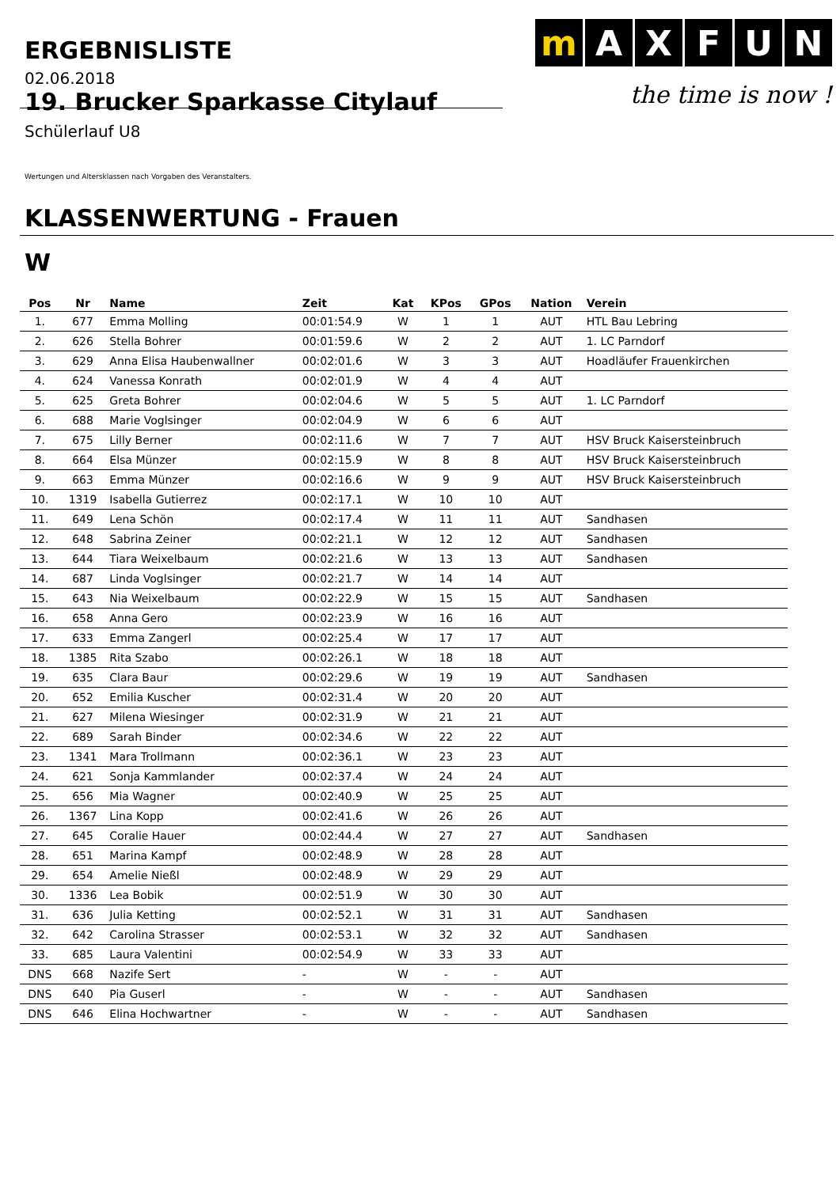ERGEBNISLISTE
mAXFUN
the time is now !
02.06.2018
19. Brucker Sparkasse Citylauf
Schülerlauf U8
Wertungen und Altersklassen nach Vorgaben des Veranstalters.
KLASSENWERTUNG - Frauen
W
| Pos | Nr | Name | Zeit | Kat | KPos | GPos | Nation | Verein |
| --- | --- | --- | --- | --- | --- | --- | --- | --- |
| 1. | 677 | Emma Molling | 00:01:54.9 | W | 1 | 1 | AUT | HTL Bau Lebring |
| 2. | 626 | Stella Bohrer | 00:01:59.6 | W | 2 | 2 | AUT | 1. LC Parndorf |
| 3. | 629 | Anna Elisa Haubenwallner | 00:02:01.6 | W | 3 | 3 | AUT | Hoadläufer Frauenkirchen |
| 4. | 624 | Vanessa Konrath | 00:02:01.9 | W | 4 | 4 | AUT | |
| 5. | 625 | Greta Bohrer | 00:02:04.6 | W | 5 | 5 | AUT | 1. LC Parndorf |
| 6. | 688 | Marie Voglsinger | 00:02:04.9 | W | 6 | 6 | AUT | |
| 7. | 675 | Lilly Berner | 00:02:11.6 | W | 7 | 7 | AUT | HSV Bruck Kaisersteinbruch |
| 8. | 664 | Elsa Münzer | 00:02:15.9 | W | 8 | 8 | AUT | HSV Bruck Kaisersteinbruch |
| 9. | 663 | Emma Münzer | 00:02:16.6 | W | 9 | 9 | AUT | HSV Bruck Kaisersteinbruch |
| 10. | 1319 | Isabella Gutierrez | 00:02:17.1 | W | 10 | 10 | AUT | |
| 11. | 649 | Lena Schön | 00:02:17.4 | W | 11 | 11 | AUT | Sandhasen |
| 12. | 648 | Sabrina Zeiner | 00:02:21.1 | W | 12 | 12 | AUT | Sandhasen |
| 13. | 644 | Tiara Weixelbaum | 00:02:21.6 | W | 13 | 13 | AUT | Sandhasen |
| 14. | 687 | Linda Voglsinger | 00:02:21.7 | W | 14 | 14 | AUT | |
| 15. | 643 | Nia Weixelbaum | 00:02:22.9 | W | 15 | 15 | AUT | Sandhasen |
| 16. | 658 | Anna Gero | 00:02:23.9 | W | 16 | 16 | AUT | |
| 17. | 633 | Emma Zangerl | 00:02:25.4 | W | 17 | 17 | AUT | |
| 18. | 1385 | Rita Szabo | 00:02:26.1 | W | 18 | 18 | AUT | |
| 19. | 635 | Clara Baur | 00:02:29.6 | W | 19 | 19 | AUT | Sandhasen |
| 20. | 652 | Emilia Kuscher | 00:02:31.4 | W | 20 | 20 | AUT | |
| 21. | 627 | Milena Wiesinger | 00:02:31.9 | W | 21 | 21 | AUT | |
| 22. | 689 | Sarah Binder | 00:02:34.6 | W | 22 | 22 | AUT | |
| 23. | 1341 | Mara Trollmann | 00:02:36.1 | W | 23 | 23 | AUT | |
| 24. | 621 | Sonja Kammlander | 00:02:37.4 | W | 24 | 24 | AUT | |
| 25. | 656 | Mia Wagner | 00:02:40.9 | W | 25 | 25 | AUT | |
| 26. | 1367 | Lina Kopp | 00:02:41.6 | W | 26 | 26 | AUT | |
| 27. | 645 | Coralie Hauer | 00:02:44.4 | W | 27 | 27 | AUT | Sandhasen |
| 28. | 651 | Marina Kampf | 00:02:48.9 | W | 28 | 28 | AUT | |
| 29. | 654 | Amelie Nießl | 00:02:48.9 | W | 29 | 29 | AUT | |
| 30. | 1336 | Lea Bobik | 00:02:51.9 | W | 30 | 30 | AUT | |
| 31. | 636 | Julia Ketting | 00:02:52.1 | W | 31 | 31 | AUT | Sandhasen |
| 32. | 642 | Carolina Strasser | 00:02:53.1 | W | 32 | 32 | AUT | Sandhasen |
| 33. | 685 | Laura Valentini | 00:02:54.9 | W | 33 | 33 | AUT | |
| DNS | 668 | Nazife Sert | - | W | - | - | AUT | |
| DNS | 640 | Pia Guserl | - | W | - | - | AUT | Sandhasen |
| DNS | 646 | Elina Hochwartner | - | W | - | - | AUT | Sandhasen |